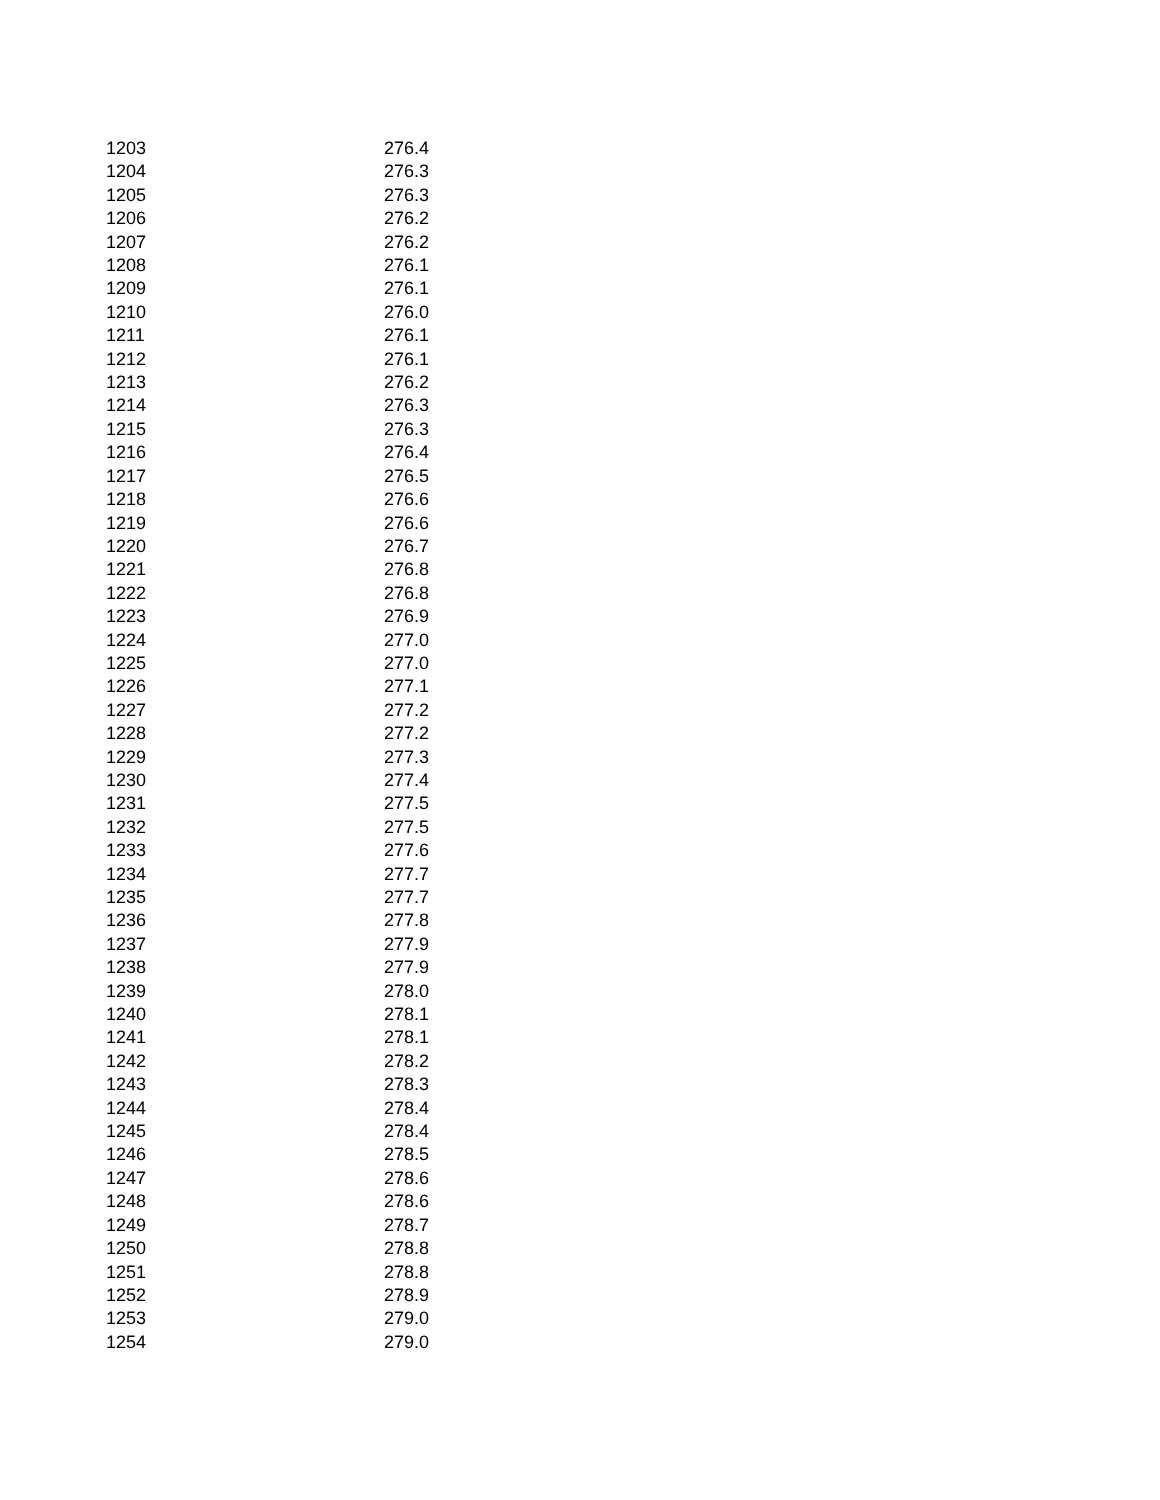| 1203 | 276.4 |
| 1204 | 276.3 |
| 1205 | 276.3 |
| 1206 | 276.2 |
| 1207 | 276.2 |
| 1208 | 276.1 |
| 1209 | 276.1 |
| 1210 | 276.0 |
| 1211 | 276.1 |
| 1212 | 276.1 |
| 1213 | 276.2 |
| 1214 | 276.3 |
| 1215 | 276.3 |
| 1216 | 276.4 |
| 1217 | 276.5 |
| 1218 | 276.6 |
| 1219 | 276.6 |
| 1220 | 276.7 |
| 1221 | 276.8 |
| 1222 | 276.8 |
| 1223 | 276.9 |
| 1224 | 277.0 |
| 1225 | 277.0 |
| 1226 | 277.1 |
| 1227 | 277.2 |
| 1228 | 277.2 |
| 1229 | 277.3 |
| 1230 | 277.4 |
| 1231 | 277.5 |
| 1232 | 277.5 |
| 1233 | 277.6 |
| 1234 | 277.7 |
| 1235 | 277.7 |
| 1236 | 277.8 |
| 1237 | 277.9 |
| 1238 | 277.9 |
| 1239 | 278.0 |
| 1240 | 278.1 |
| 1241 | 278.1 |
| 1242 | 278.2 |
| 1243 | 278.3 |
| 1244 | 278.4 |
| 1245 | 278.4 |
| 1246 | 278.5 |
| 1247 | 278.6 |
| 1248 | 278.6 |
| 1249 | 278.7 |
| 1250 | 278.8 |
| 1251 | 278.8 |
| 1252 | 278.9 |
| 1253 | 279.0 |
| 1254 | 279.0 |